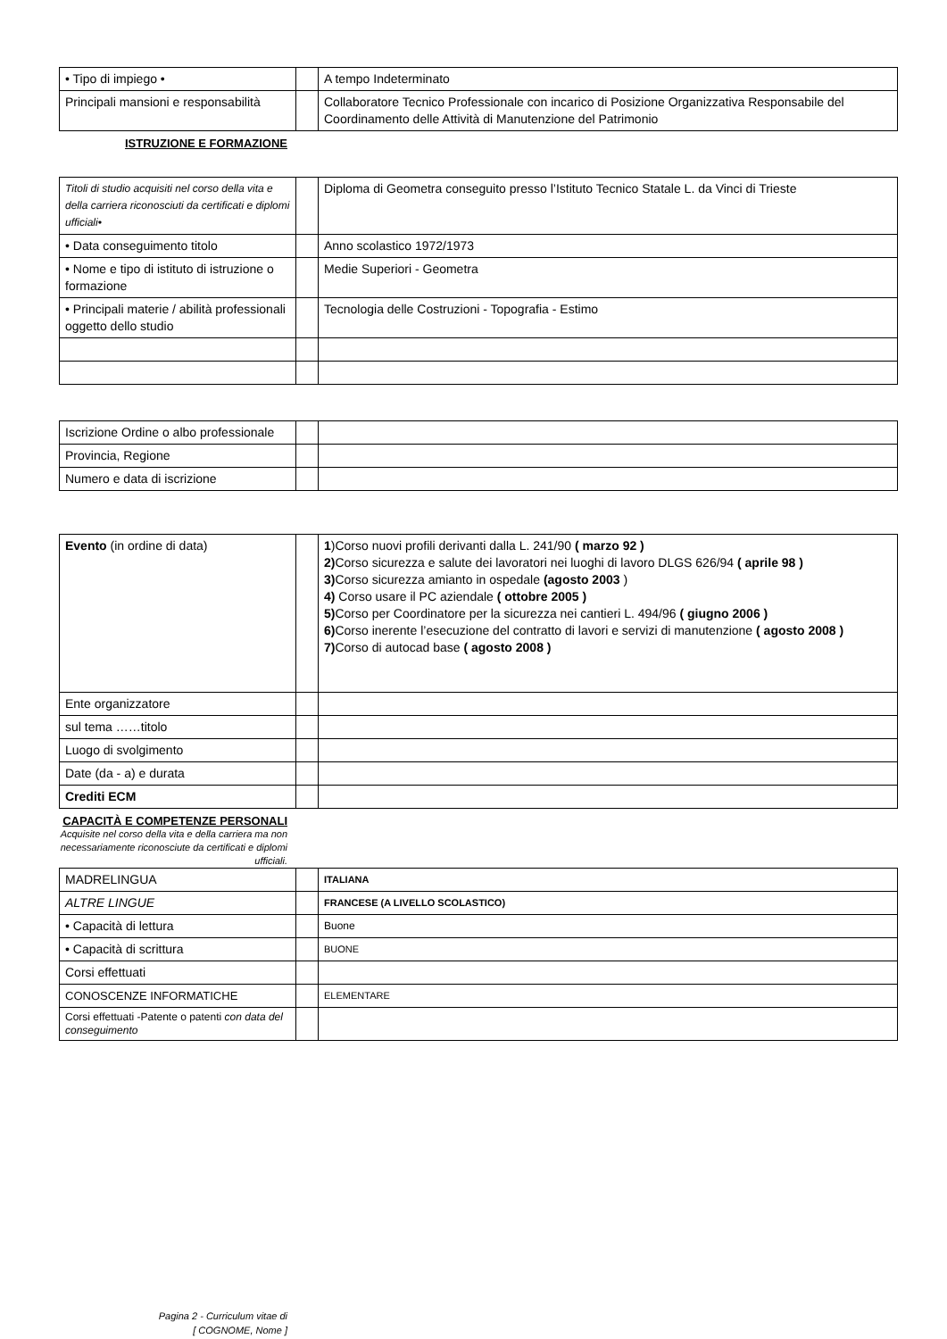| • Tipo di impiego • | | A tempo Indeterminato |
| Principali mansioni e responsabilità | | Collaboratore Tecnico Professionale con incarico di Posizione Organizzativa Responsabile del Coordinamento delle Attività di Manutenzione del Patrimonio |
ISTRUZIONE E FORMAZIONE
| Titoli di studio acquisiti nel corso della vita e della carriera riconosciuti da certificati e diplomi ufficiali• | | Diploma di Geometra conseguito presso l’Istituto Tecnico Statale L. da Vinci di Trieste |
| • Data conseguimento titolo | | Anno scolastico 1972/1973 |
| • Nome e tipo di istituto di istruzione o formazione | | Medie Superiori - Geometra |
| • Principali materie / abilità professionali oggetto dello studio | | Tecnologia delle Costruzioni - Topografia - Estimo |
| Iscrizione Ordine o albo professionale | | |
| Provincia, Regione | | |
| Numero e data di iscrizione | | |
| Evento (in ordine di data) | | 1 )Corso nuovi profili derivanti dalla L. 241/90 ( marzo 92 ) 2) Corso sicurezza e salute dei lavoratori nei luoghi di lavoro DLGS 626/94 ( aprile 98 ) 3) Corso sicurezza amianto in ospedale (agosto 2003 ) 4) Corso usare il PC aziendale ( ottobre 2005 ) 5) Corso per Coordinatore per la sicurezza nei cantieri L. 494/96 ( giugno 2006 ) 6) Corso inerente l’esecuzione del contratto di lavori e servizi di manutenzione ( agosto 2008 ) 7) Corso di autocad base ( agosto 2008 ) |
| Ente organizzatore | | |
| sul tema ……titolo | | |
| Luogo di svolgimento | | |
| Date (da - a) e durata | | |
| Crediti ECM | | |
CAPACITÀ E COMPETENZE PERSONALI
Acquisite nel corso della vita e della carriera ma non necessariamente riconosciute da certificati e diplomi ufficiali.
| MADRELINGUA | | ITALIANA |
| ALTRE LINGUE | | FRANCESE (A LIVELLO SCOLASTICO) |
| • Capacità di lettura | | Buone |
| • Capacità di scrittura | | BUONE |
| Corsi effettuati | | |
| CONOSCENZE INFORMATICHE | | ELEMENTARE |
| Corsi effettuati -Patente o patenti con data del conseguimento | | |
Pagina 2 - Curriculum vitae di
[ COGNOME, Nome ]